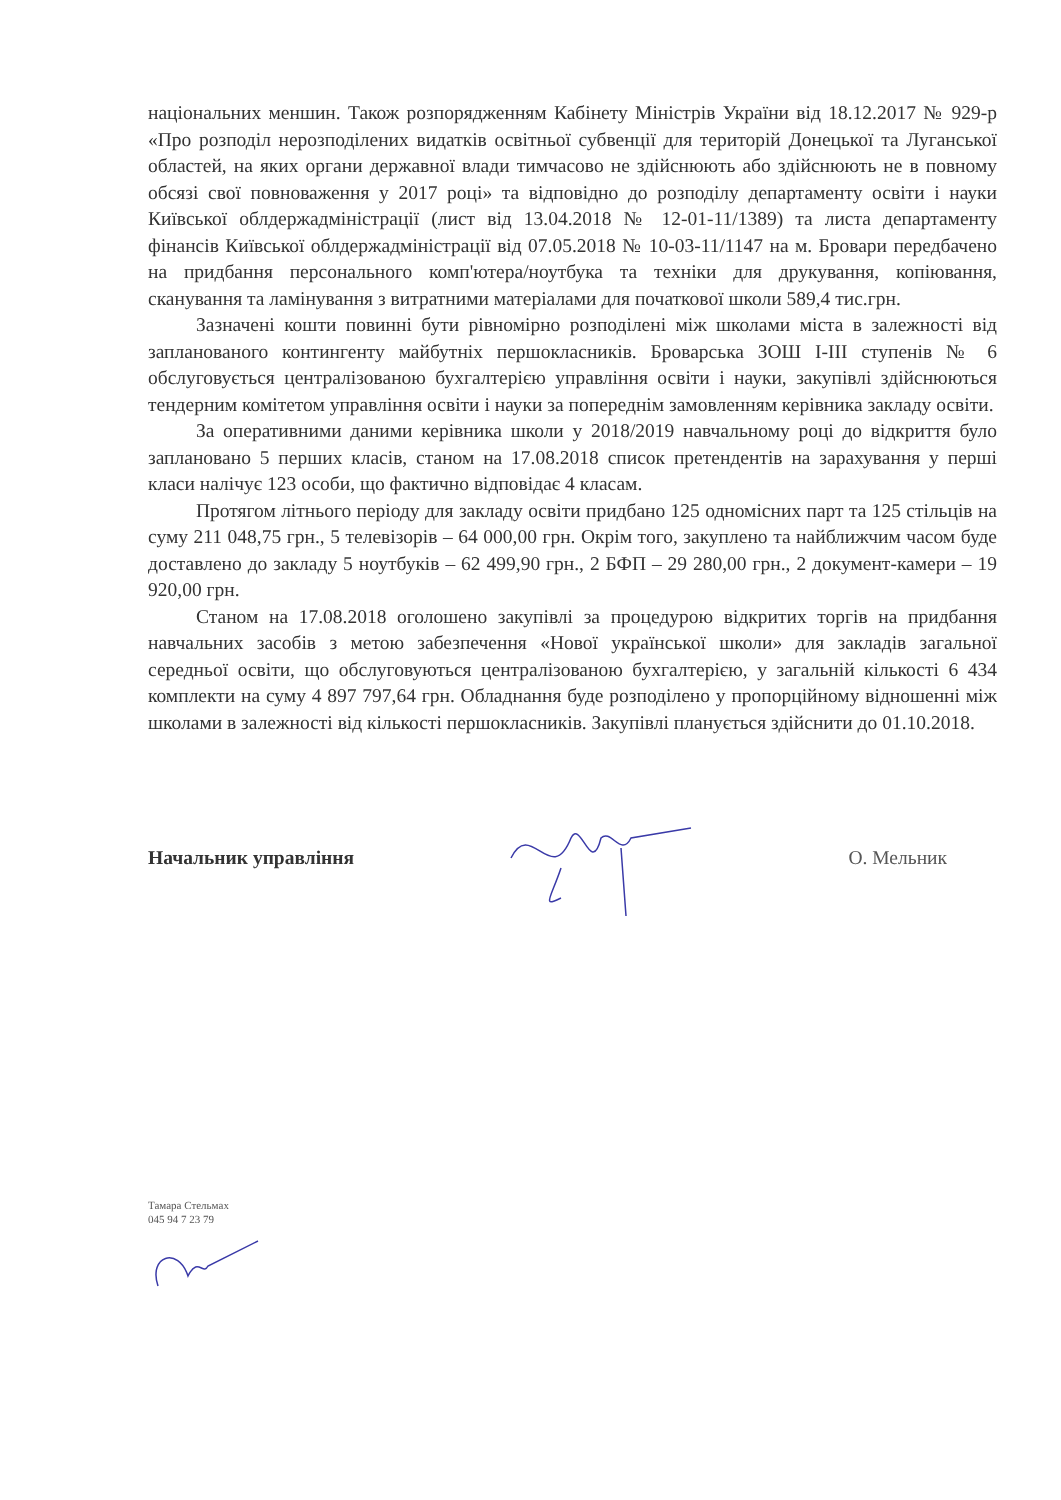національних меншин. Також розпорядженням Кабінету Міністрів України від 18.12.2017 № 929-р «Про розподіл нерозподілених видатків освітньої субвенції для територій Донецької та Луганської областей, на яких органи державної влади тимчасово не здійснюють або здійснюють не в повному обсязі свої повноваження у 2017 році» та відповідно до розподілу департаменту освіти і науки Київської облдержадміністрації (лист від 13.04.2018 № 12-01-11/1389) та листа департаменту фінансів Київської облдержадміністрації від 07.05.2018 № 10-03-11/1147 на м. Бровари передбачено на придбання персонального комп'ютера/ноутбука та техніки для друкування, копіювання, сканування та ламінування з витратними матеріалами для початкової школи 589,4 тис.грн.
Зазначені кошти повинні бути рівномірно розподілені між школами міста в залежності від запланованого контингенту майбутніх першокласників. Броварська ЗОШ І-ІІІ ступенів № 6 обслуговується централізованою бухгалтерією управління освіти і науки, закупівлі здійснюються тендерним комітетом управління освіти і науки за попереднім замовленням керівника закладу освіти.
За оперативними даними керівника школи у 2018/2019 навчальному році до відкриття було заплановано 5 перших класів, станом на 17.08.2018 список претендентів на зарахування у перші класи налічує 123 особи, що фактично відповідає 4 класам.
Протягом літнього періоду для закладу освіти придбано 125 одномісних парт та 125 стільців на суму 211 048,75 грн., 5 телевізорів – 64 000,00 грн. Окрім того, закуплено та найближчим часом буде доставлено до закладу 5 ноутбуків – 62 499,90 грн., 2 БФП – 29 280,00 грн., 2 документ-камери – 19 920,00 грн.
Станом на 17.08.2018 оголошено закупівлі за процедурою відкритих торгів на придбання навчальних засобів з метою забезпечення «Нової української школи» для закладів загальної середньої освіти, що обслуговуються централізованою бухгалтерією, у загальній кількості 6 434 комплекти на суму 4 897 797,64 грн. Обладнання буде розподілено у пропорційному відношенні між школами в залежності від кількості першокласників. Закупівлі планується здійснити до 01.10.2018.
Начальник управління О. Мельник
Тамара Стельмах
045 94 7 23 79